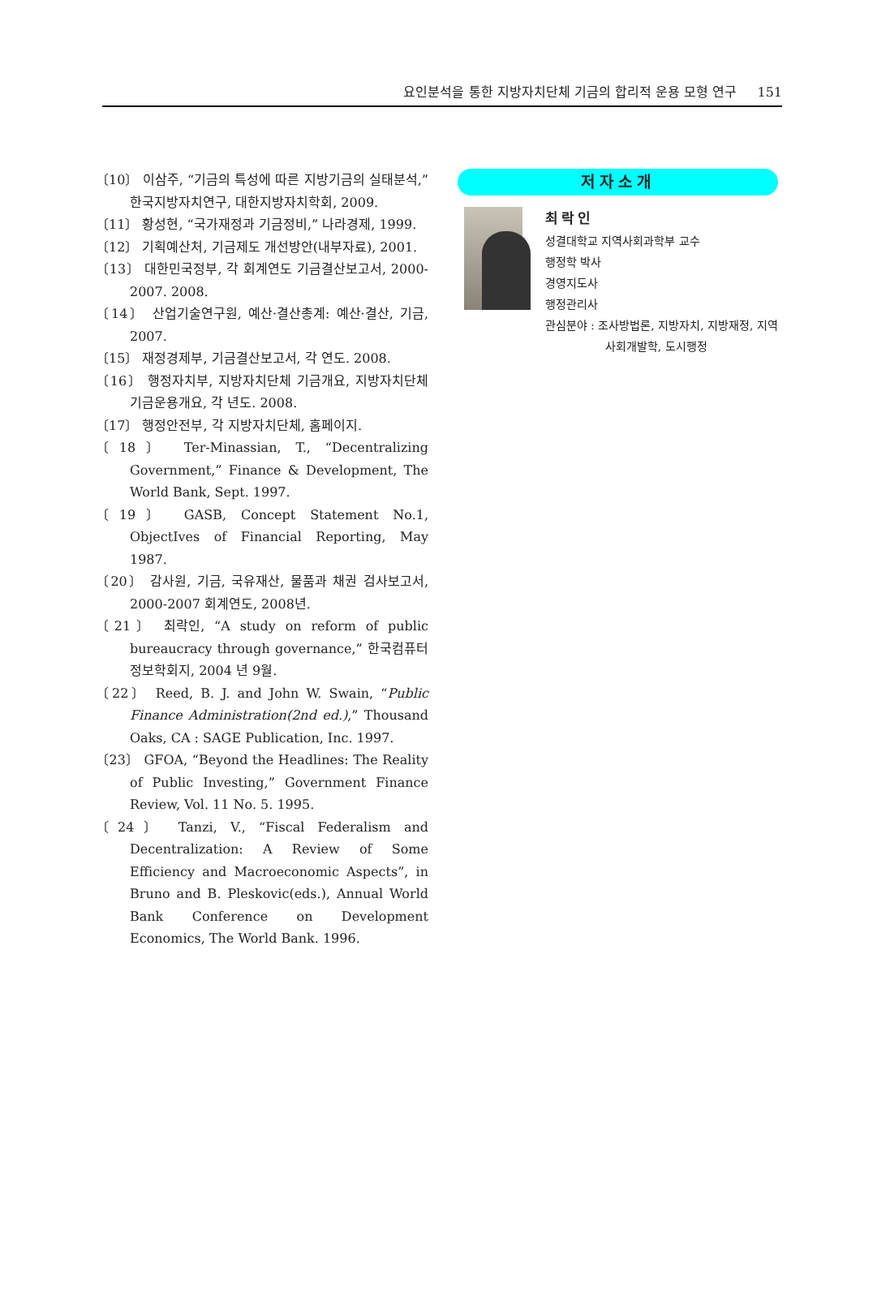요인분석을 통한 지방자치단체 기금의 합리적 운용 모형 연구 151
〔10〕 이삼주, “기금의 특성에 따른 지방기금의 실태분석,” 한국지방자치연구, 대한지방자치학회, 2009.
〔11〕 황성현, “국가재정과 기금정비,” 나라경제, 1999.
〔12〕 기획예산처, 기금제도 개선방안(내부자료), 2001.
〔13〕 대한민국정부, 각 회계연도 기금결산보고서, 2000-2007. 2008.
〔14〕 산업기술연구원, 예산·결산총계: 예산·결산, 기금, 2007.
〔15〕 재정경제부, 기금결산보고서, 각 연도. 2008.
〔16〕 행정자치부, 지방자치단체 기금개요, 지방자치단체 기금운용개요, 각 년도. 2008.
〔17〕 행정안전부, 각 지방자치단체, 홈페이지.
〔18〕 Ter-Minassian, T., “Decentralizing Government,” Finance & Development, The World Bank, Sept. 1997.
〔19〕 GASB, Concept Statement No.1, ObjectIves of Financial Reporting, May 1987.
〔20〕 감사원, 기금, 국유재산, 물품과 채권 검사보고서, 2000-2007 회계연도, 2008년.
〔21〕 최락인, “A study on reform of public bureaucracy through governance,” 한국컴퓨터정보학회지, 2004 년 9월.
〔22〕 Reed, B. J. and John W. Swain, “Public Finance Administration(2nd ed.),” Thousand Oaks, CA : SAGE Publication, Inc. 1997.
〔23〕 GFOA, “Beyond the Headlines: The Reality of Public Investing,” Government Finance Review, Vol. 11 No. 5. 1995.
〔24〕 Tanzi, V., “Fiscal Federalism and Decentralization: A Review of Some Efficiency and Macroeconomic Aspects”, in Bruno and B. Pleskovic(eds.), Annual World Bank Conference on Development Economics, The World Bank. 1996.
저자소개
최락인
성결대학교 지역사회과학부 교수
행정학 박사
경영지도사
행정관리사
관심분야 : 조사방법론, 지방자치, 지방재정, 지역사회개발학, 도시행정